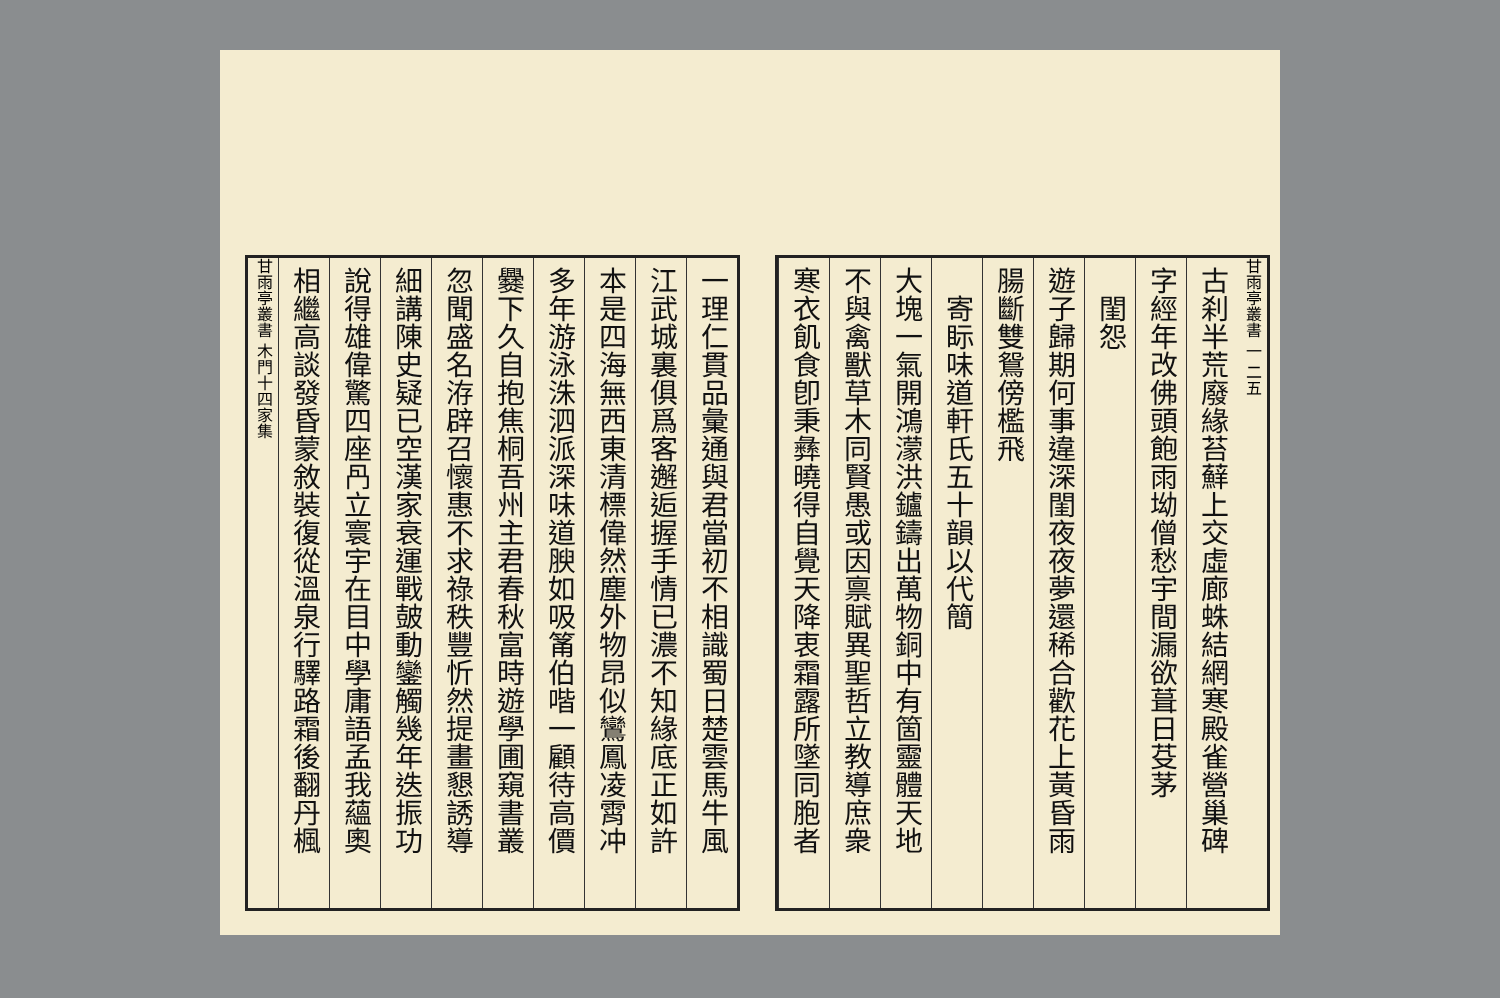甘雨亭叢書 一 二五
古刹半荒廢緣苔蘚上交虛廊蛛結網寒殿雀營巢碑
字經年改佛頭飽雨坳僧愁宇間漏欲葺日芟茅
　閨怨
遊子歸期何事違深閨夜夜夢還稀合歡花上黃昏雨
腸斷雙鴛傍檻飛
　寄眎味道軒氏五十韻以代簡
大塊一氣開鴻濛洪鑪鑄出萬物銅中有箇靈體天地
不與禽獸草木同賢愚或因禀賦異聖哲立教導庶衆
寒衣飢食卽秉彝曉得自覺天降衷霜露所墜同胞者
一理仁貫品彙通與君當初不相識蜀日楚雲馬牛風
江武城裏俱爲客邂逅握手情已濃不知緣底正如許
本是四海無西東清標偉然塵外物昂似鸞鳳凌霄冲
多年游泳洙泗派深味道腴如吸筩伯喈一顧待高價
爨下久自抱焦桐吾州主君春秋富時遊學圃窺書叢
忽聞盛名洊辟召懷惠不求祿秩豐忻然提畫懇誘導
細講陳史疑已空漢家衰運戰皷動鑾觸幾年迭振功
說得雄偉驚四座冎立寰宇在目中學庸語孟我蘊奧
相繼高談發昏蒙敘裝復從溫泉行驛路霜後翻丹楓
甘雨亭叢書 木門十四家集